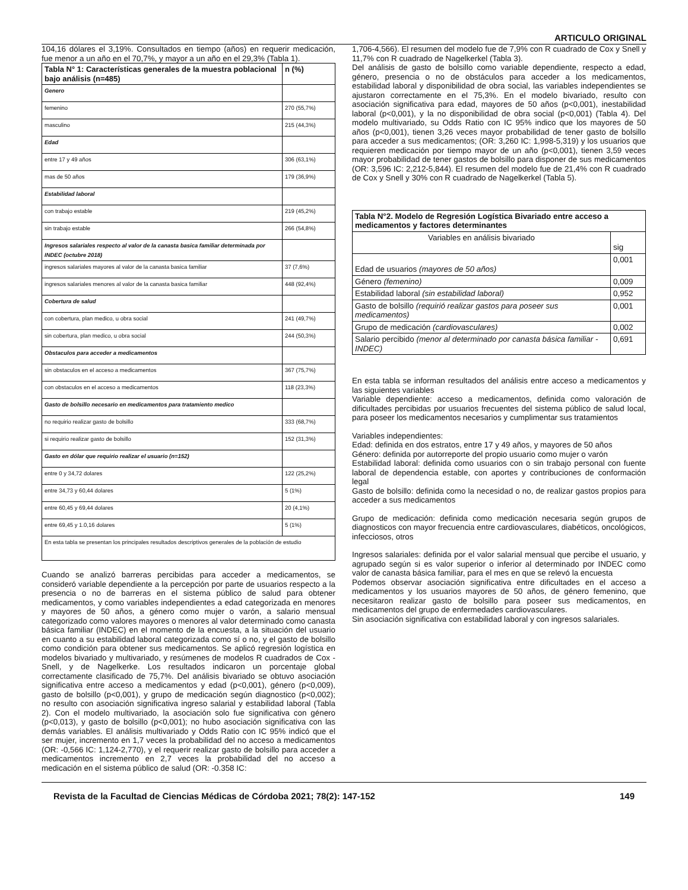ARTICULO ORIGINAL
104,16 dólares el 3,19%. Consultados en tiempo (años) en requerir medicación, fue menor a un año en el 70,7%, y mayor a un año en el 29,3% (Tabla 1).
| Tabla N° 1: Características generales de la muestra poblacional bajo análisis (n=485) | n (%) |
| --- | --- |
| Genero | |
| femenino | 270 (55,7%) |
| masculino | 215 (44,3%) |
| Edad | |
| entre 17 y 49 años | 306 (63,1%) |
| mas de 50 años | 179 (36,9%) |
| Estabilidad laboral | |
| con trabajo estable | 219 (45,2%) |
| sin trabajo estable | 266 (54,8%) |
| Ingresos salariales respecto al valor de la canasta basica familiar determinada por INDEC (octubre 2018) | |
| ingresos salariales mayores al valor de la canasta basica familiar | 37 (7,6%) |
| ingresos salariales menores al valor de la canasta basica familiar | 448 (92,4%) |
| Cobertura de salud | |
| con cobertura, plan medico, u obra social | 241 (49,7%) |
| sin cobertura, plan medico, u obra social | 244 (50,3%) |
| Obstaculos para acceder a medicamentos | |
| sin obstaculos en el acceso a medicamentos | 367 (75,7%) |
| con obstaculos en el acceso a medicamentos | 118 (23,3%) |
| Gasto de bolsillo necesario en medicamentos para tratamiento medico | |
| no requirio realizar gasto de bolsillo | 333 (68,7%) |
| si requirio realizar gasto de bolsillo | 152 (31,3%) |
| Gasto en dólar que requirio realizar el usuario (n=152) | |
| entre 0 y 34,72 dolares | 122 (25,2%) |
| entre 34,73 y 60,44 dolares | 5 (1%) |
| entre 60,45 y 69,44 dolares | 20 (4,1%) |
| entre 69,45 y 1.0,16 dolares | 5 (1%) |
| En esta tabla se presentan los principales resultados descriptivos generales de la población de estudio | |
Cuando se analizó barreras percibidas para acceder a medicamentos, se consideró variable dependiente a la percepción por parte de usuarios respecto a la presencia o no de barreras en el sistema público de salud para obtener medicamentos, y como variables independientes a edad categorizada en menores y mayores de 50 años, a género como mujer o varón, a salario mensual categorizado como valores mayores o menores al valor determinado como canasta básica familiar (INDEC) en el momento de la encuesta, a la situación del usuario en cuanto a su estabilidad laboral categorizada como sí o no, y el gasto de bolsillo como condición para obtener sus medicamentos. Se aplicó regresión logística en modelos bivariado y multivariado, y resúmenes de modelos R cuadrados de Cox - Snell, y de Nagelkerke. Los resultados indicaron un porcentaje global correctamente clasificado de 75,7%. Del análisis bivariado se obtuvo asociación significativa entre acceso a medicamentos y edad (p<0,001), género (p<0,009), gasto de bolsillo (p<0,001), y grupo de medicación según diagnostico (p<0,002); no resulto con asociación significativa ingreso salarial y estabilidad laboral (Tabla 2). Con el modelo multivariado, la asociación solo fue significativa con género (p<0,013), y gasto de bolsillo (p<0,001); no hubo asociación significativa con las demás variables. El análisis multivariado y Odds Ratio con IC 95% indicó que el ser mujer, incremento en 1,7 veces la probabilidad del no acceso a medicamentos (OR: -0,566 IC: 1,124-2,770), y el requerir realizar gasto de bolsillo para acceder a medicamentos incremento en 2,7 veces la probabilidad del no acceso a medicación en el sistema público de salud (OR: -0.358 IC:
1,706-4,566). El resumen del modelo fue de 7,9% con R cuadrado de Cox y Snell y 11,7% con R cuadrado de Nagelkerkel (Tabla 3).
Del análisis de gasto de bolsillo como variable dependiente, respecto a edad, género, presencia o no de obstáculos para acceder a los medicamentos, estabilidad laboral y disponibilidad de obra social, las variables independientes se ajustaron correctamente en el 75,3%. En el modelo bivariado, resulto con asociación significativa para edad, mayores de 50 años (p<0,001), inestabilidad laboral (p<0,001), y la no disponibilidad de obra social (p<0,001) (Tabla 4). Del modelo multivariado, su Odds Ratio con IC 95% indico que los mayores de 50 años (p<0,001), tienen 3,26 veces mayor probabilidad de tener gasto de bolsillo para acceder a sus medicamentos; (OR: 3,260 IC: 1,998-5,319) y los usuarios que requieren medicación por tiempo mayor de un año (p<0,001), tienen 3,59 veces mayor probabilidad de tener gastos de bolsillo para disponer de sus medicamentos (OR: 3,596 IC: 2,212-5,844). El resumen del modelo fue de 21,4% con R cuadrado de Cox y Snell y 30% con R cuadrado de Nagelkerkel (Tabla 5).
| Tabla N°2. Modelo de Regresión Logística Bivariado entre acceso a medicamentos y factores determinantes | |
| --- | --- |
| Variables en análisis bivariado | sig |
| Edad de usuarios (mayores de 50 años) | 0,001 |
| Género (femenino) | 0,009 |
| Estabilidad laboral (sin estabilidad laboral) | 0,952 |
| Gasto de bolsillo (requirió realizar gastos para poseer sus medicamentos) | 0,001 |
| Grupo de medicación (cardiovasculares) | 0,002 |
| Salario percibido (menor al determinado por canasta básica familiar - INDEC) | 0,691 |
En esta tabla se informan resultados del análisis entre acceso a medicamentos y las siguientes variables
Variable dependiente: acceso a medicamentos, definida como valoración de dificultades percibidas por usuarios frecuentes del sistema público de salud local, para poseer los medicamentos necesarios y cumplimentar sus tratamientos
Variables independientes:
Edad: definida en dos estratos, entre 17 y 49 años, y mayores de 50 años
Género: definida por autorreporte del propio usuario como mujer o varón
Estabilidad laboral: definida como usuarios con o sin trabajo personal con fuente laboral de dependencia estable, con aportes y contribuciones de conformación legal
Gasto de bolsillo: definida como la necesidad o no, de realizar gastos propios para acceder a sus medicamentos
Grupo de medicación: definida como medicación necesaria según grupos de diagnosticos con mayor frecuencia entre cardiovasculares, diabéticos, oncológicos, infecciosos, otros
Ingresos salariales: definida por el valor salarial mensual que percibe el usuario, y agrupado según si es valor superior o inferior al determinado por INDEC como valor de canasta básica familiar, para el mes en que se relevó la encuesta
Podemos observar asociación significativa entre dificultades en el acceso a medicamentos y los usuarios mayores de 50 años, de género femenino, que necesitaron realizar gasto de bolsillo para poseer sus medicamentos, en medicamentos del grupo de enfermedades cardiovasculares.
Sin asociación significativa con estabilidad laboral y con ingresos salariales.
Revista de la Facultad de Ciencias Médicas de Córdoba 2021; 78(2): 147-152 149